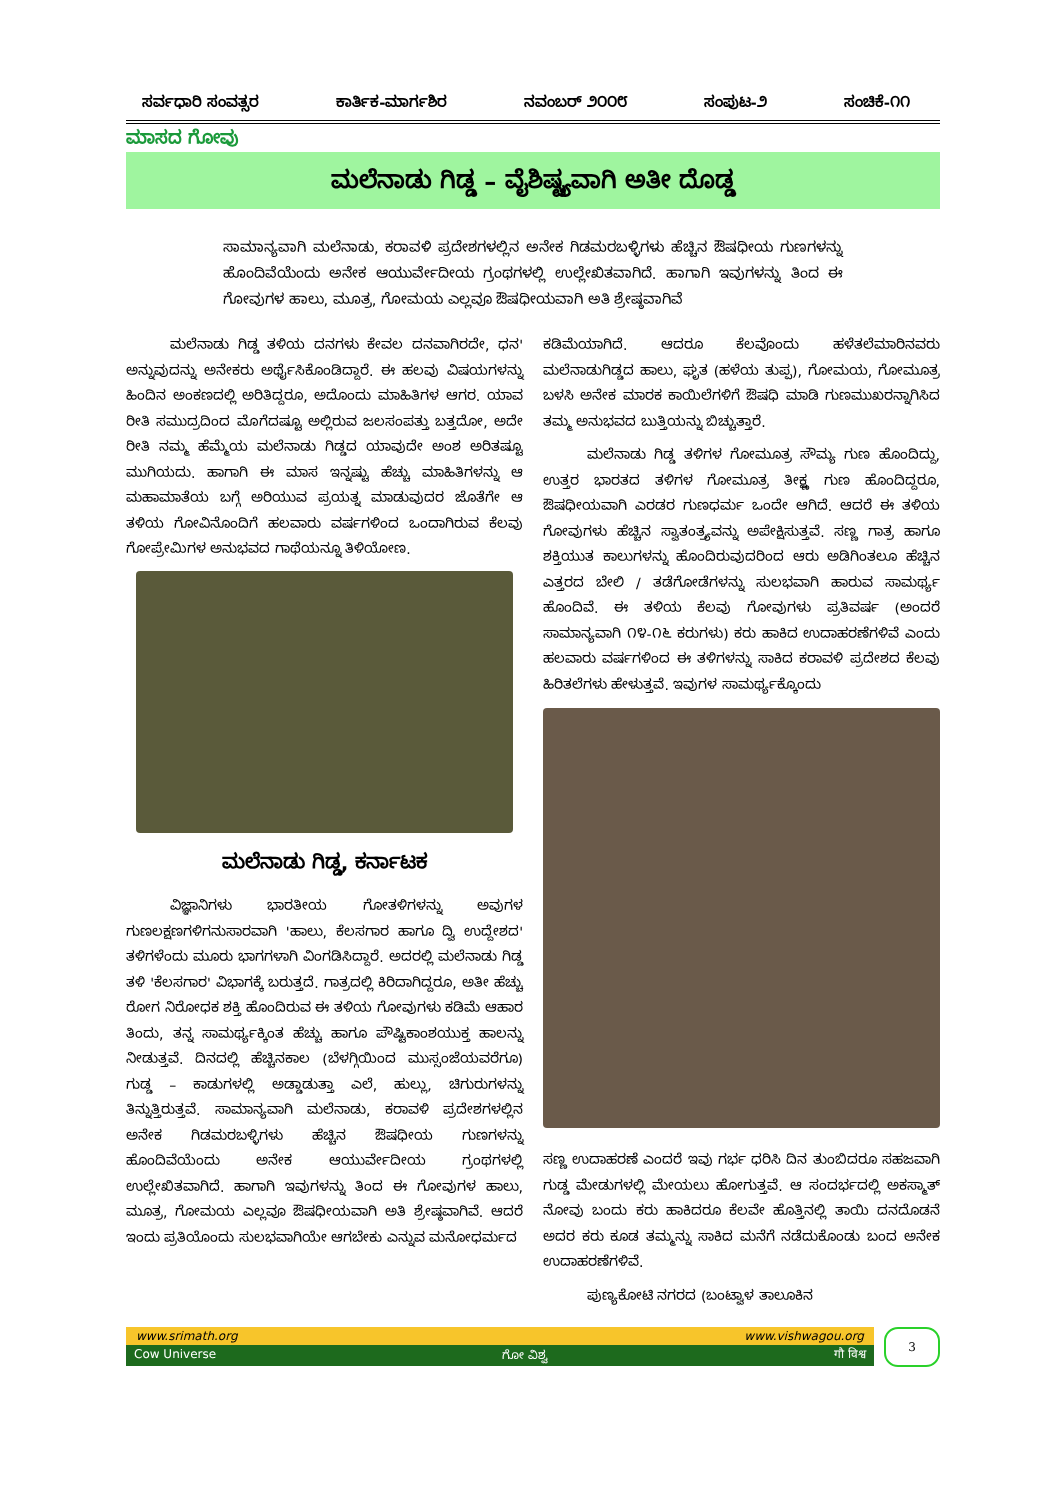ಸರ್ವಧಾರಿ ಸಂವತ್ಸರ ಕಾರ್ತಿಕ-ಮಾರ್ಗಶಿರ ನವಂಬರ್ ೨೦೦೮ ಸಂಪುಟ-೨ ಸಂಚಿಕೆ-೧೧
ಮಾಸದ ಗೋವು
ಮಲೆನಾಡು ಗಿಡ್ಡ – ವೈಶಿಷ್ಟ್ಯವಾಗಿ ಅತೀ ದೊಡ್ಡ
ಸಾಮಾನ್ಯವಾಗಿ ಮಲೆನಾಡು, ಕರಾವಳಿ ಪ್ರದೇಶಗಳಲ್ಲಿನ ಅನೇಕ ಗಿಡಮರಬಳ್ಳಿಗಳು ಹೆಚ್ಚಿನ ಔಷಧೀಯ ಗುಣಗಳನ್ನು ಹೊಂದಿವೆಯೆಂದು ಅನೇಕ ಆಯುರ್ವೇದೀಯ ಗ್ರಂಥಗಳಲ್ಲಿ ಉಲ್ಲೇಖಿತವಾಗಿದೆ. ಹಾಗಾಗಿ ಇವುಗಳನ್ನು ತಿಂದ ಈ ಗೋವುಗಳ ಹಾಲು, ಮೂತ್ರ, ಗೋಮಯ ಎಲ್ಲವೂ ಔಷಧೀಯವಾಗಿ ಅತಿ ಶ್ರೇಷ್ಠವಾಗಿವೆ
ಮಲೆನಾಡು ಗಿಡ್ಡ ತಳಿಯ ದನಗಳು ಕೇವಲ ದನವಾಗಿರದೇ, ಧನ' ಅನ್ನುವುದನ್ನು ಅನೇಕರು ಅರ್ಥೈಸಿಕೊಂಡಿದ್ದಾರೆ. ಈ ಹಲವು ವಿಷಯಗಳನ್ನು ಹಿಂದಿನ ಅಂಕಣದಲ್ಲಿ ಅರಿತಿದ್ದರೂ, ಅದೊಂದು ಮಾಹಿತಿಗಳ ಆಗರ. ಯಾವ ರೀತಿ ಸಮುದ್ರದಿಂದ ಮೊಗೆದಷ್ಟೂ ಅಲ್ಲಿರುವ ಜಲಸಂಪತ್ತು ಬತ್ತದೋ, ಅದೇ ರೀತಿ ನಮ್ಮ ಹೆಮ್ಮೆಯ ಮಲೆನಾಡು ಗಿಡ್ಡದ ಯಾವುದೇ ಅಂಶ ಅರಿತಷ್ಟೂ ಮುಗಿಯದು. ಹಾಗಾಗಿ ಈ ಮಾಸ ಇನ್ನಷ್ಟು ಹೆಚ್ಚು ಮಾಹಿತಿಗಳನ್ನು ಆ ಮಹಾಮಾತೆಯ ಬಗ್ಗೆ ಅರಿಯುವ ಪ್ರಯತ್ನ ಮಾಡುವುದರ ಜೊತೆಗೇ ಆ ತಳಿಯ ಗೋವಿನೊಂದಿಗೆ ಹಲವಾರು ವರ್ಷಗಳಿಂದ ಒಂದಾಗಿರುವ ಕೆಲವು ಗೋಪ್ರೇಮಿಗಳ ಅನುಭವದ ಗಾಥೆಯನ್ನೂ ತಿಳಿಯೋಣ.
ಮಲೆನಾಡು ಗಿಡ್ಡ, ಕರ್ನಾಟಕ
ವಿಜ್ಞಾನಿಗಳು ಭಾರತೀಯ ಗೋತಳಿಗಳನ್ನು ಅವುಗಳ ಗುಣಲಕ್ಷಣಗಳಿಗನುಸಾರವಾಗಿ 'ಹಾಲು, ಕೆಲಸಗಾರ ಹಾಗೂ ದ್ವಿ ಉದ್ದೇಶದ' ತಳಿಗಳೆಂದು ಮೂರು ಭಾಗಗಳಾಗಿ ವಿಂಗಡಿಸಿದ್ದಾರೆ. ಅದರಲ್ಲಿ ಮಲೆನಾಡು ಗಿಡ್ಡ ತಳಿ 'ಕೆಲಸಗಾರ' ವಿಭಾಗಕ್ಕೆ ಬರುತ್ತದೆ. ಗಾತ್ರದಲ್ಲಿ ಕಿರಿದಾಗಿದ್ದರೂ, ಅತೀ ಹೆಚ್ಚು ರೋಗ ನಿರೋಧಕ ಶಕ್ತಿ ಹೊಂದಿರುವ ಈ ತಳಿಯ ಗೋವುಗಳು ಕಡಿಮೆ ಆಹಾರ ತಿಂದು, ತನ್ನ ಸಾಮರ್ಥ್ಯಕ್ಕಿಂತ ಹೆಚ್ಚು ಹಾಗೂ ಪೌಷ್ಟಿಕಾಂಶಯುಕ್ತ ಹಾಲನ್ನು ನೀಡುತ್ತವೆ. ದಿನದಲ್ಲಿ ಹೆಚ್ಚಿನಕಾಲ (ಬೆಳಗ್ಗಿಯಿಂದ ಮುಸ್ಸಂಜೆಯವರೆಗೂ) ಗುಡ್ಡ – ಕಾಡುಗಳಲ್ಲಿ ಅಡ್ಡಾಡುತ್ತಾ ಎಲೆ, ಹುಲ್ಲು, ಚಿಗುರುಗಳನ್ನು ತಿನ್ನುತ್ತಿರುತ್ತವೆ. ಸಾಮಾನ್ಯವಾಗಿ ಮಲೆನಾಡು, ಕರಾವಳಿ ಪ್ರದೇಶಗಳಲ್ಲಿನ ಅನೇಕ ಗಿಡಮರಬಳ್ಳಿಗಳು ಹೆಚ್ಚಿನ ಔಷಧೀಯ ಗುಣಗಳನ್ನು ಹೊಂದಿವೆಯೆಂದು ಅನೇಕ ಆಯುರ್ವೇದೀಯ ಗ್ರಂಥಗಳಲ್ಲಿ ಉಲ್ಲೇಖಿತವಾಗಿದೆ. ಹಾಗಾಗಿ ಇವುಗಳನ್ನು ತಿಂದ ಈ ಗೋವುಗಳ ಹಾಲು, ಮೂತ್ರ, ಗೋಮಯ ಎಲ್ಲವೂ ಔಷಧೀಯವಾಗಿ ಅತಿ ಶ್ರೇಷ್ಠವಾಗಿವೆ. ಆದರೆ ಇಂದು ಪ್ರತಿಯೊಂದು ಸುಲಭವಾಗಿಯೇ ಆಗಬೇಕು ಎನ್ನುವ ಮನೋಧರ್ಮದ
ಕಡಿಮೆಯಾಗಿದೆ. ಆದರೂ ಕೆಲವೊಂದು ಹಳೆತಲೆಮಾರಿನವರು ಮಲೆನಾಡುಗಿಡ್ಡದ ಹಾಲು, ಘೃತ (ಹಳೆಯ ತುಪ್ಪ), ಗೋಮಯ, ಗೋಮೂತ್ರ ಬಳಸಿ ಅನೇಕ ಮಾರಕ ಕಾಯಿಲೆಗಳಿಗೆ ಔಷಧಿ ಮಾಡಿ ಗುಣಮುಖರನ್ನಾಗಿಸಿದ ತಮ್ಮ ಅನುಭವದ ಬುತ್ತಿಯನ್ನು ಬಿಚ್ಚುತ್ತಾರೆ.
ಮಲೆನಾಡು ಗಿಡ್ಡ ತಳಿಗಳ ಗೋಮೂತ್ರ ಸೌಮ್ಯ ಗುಣ ಹೊಂದಿದ್ದು, ಉತ್ತರ ಭಾರತದ ತಳಿಗಳ ಗೋಮೂತ್ರ ತೀಕ್ಷ್ಣ ಗುಣ ಹೊಂದಿದ್ದರೂ, ಔಷಧೀಯವಾಗಿ ಎರಡರ ಗುಣಧರ್ಮ ಒಂದೇ ಆಗಿದೆ. ಆದರೆ ಈ ತಳಿಯ ಗೋವುಗಳು ಹೆಚ್ಚಿನ ಸ್ವಾತಂತ್ರ್ಯವನ್ನು ಅಪೇಕ್ಷಿಸುತ್ತವೆ. ಸಣ್ಣ ಗಾತ್ರ ಹಾಗೂ ಶಕ್ತಿಯುತ ಕಾಲುಗಳನ್ನು ಹೊಂದಿರುವುದರಿಂದ ಆರು ಅಡಿಗಿಂತಲೂ ಹೆಚ್ಚಿನ ಎತ್ತರದ ಬೇಲಿ / ತಡೆಗೋಡೆಗಳನ್ನು ಸುಲಭವಾಗಿ ಹಾರುವ ಸಾಮರ್ಥ್ಯ ಹೊಂದಿವೆ. ಈ ತಳಿಯ ಕೆಲವು ಗೋವುಗಳು ಪ್ರತಿವರ್ಷ (ಅಂದರೆ ಸಾಮಾನ್ಯವಾಗಿ ೧೪-೧೬ ಕರುಗಳು) ಕರು ಹಾಕಿದ ಉದಾಹರಣೆಗಳಿವೆ ಎಂದು ಹಲವಾರು ವರ್ಷಗಳಿಂದ ಈ ತಳಿಗಳನ್ನು ಸಾಕಿದ ಕರಾವಳಿ ಪ್ರದೇಶದ ಕೆಲವು ಹಿರಿತಲೆಗಳು ಹೇಳುತ್ತವೆ. ಇವುಗಳ ಸಾಮರ್ಥ್ಯಕ್ಕೊಂದು
ಸಣ್ಣ ಉದಾಹರಣೆ ಎಂದರೆ ಇವು ಗರ್ಭ ಧರಿಸಿ ದಿನ ತುಂಬಿದರೂ ಸಹಜವಾಗಿ ಗುಡ್ಡ ಮೇಡುಗಳಲ್ಲಿ ಮೇಯಲು ಹೋಗುತ್ತವೆ. ಆ ಸಂದರ್ಭದಲ್ಲಿ ಅಕಸ್ಮಾತ್ ನೋವು ಬಂದು ಕರು ಹಾಕಿದರೂ ಕೆಲವೇ ಹೊತ್ತಿನಲ್ಲಿ ತಾಯಿ ದನದೊಡನೆ ಅದರ ಕರು ಕೂಡ ತಮ್ಮನ್ನು ಸಾಕಿದ ಮನೆಗೆ ನಡೆದುಕೊಂಡು ಬಂದ ಅನೇಕ ಉದಾಹರಣೆಗಳಿವೆ.
ಪುಣ್ಯಕೋಟಿ ನಗರದ (ಬಂಟ್ವಾಳ ತಾಲೂಕಿನ
www.srimath.org www.vishwagou.org
Cow Universe ಗೋ ವಿಶ್ವ गौ विश्व
3